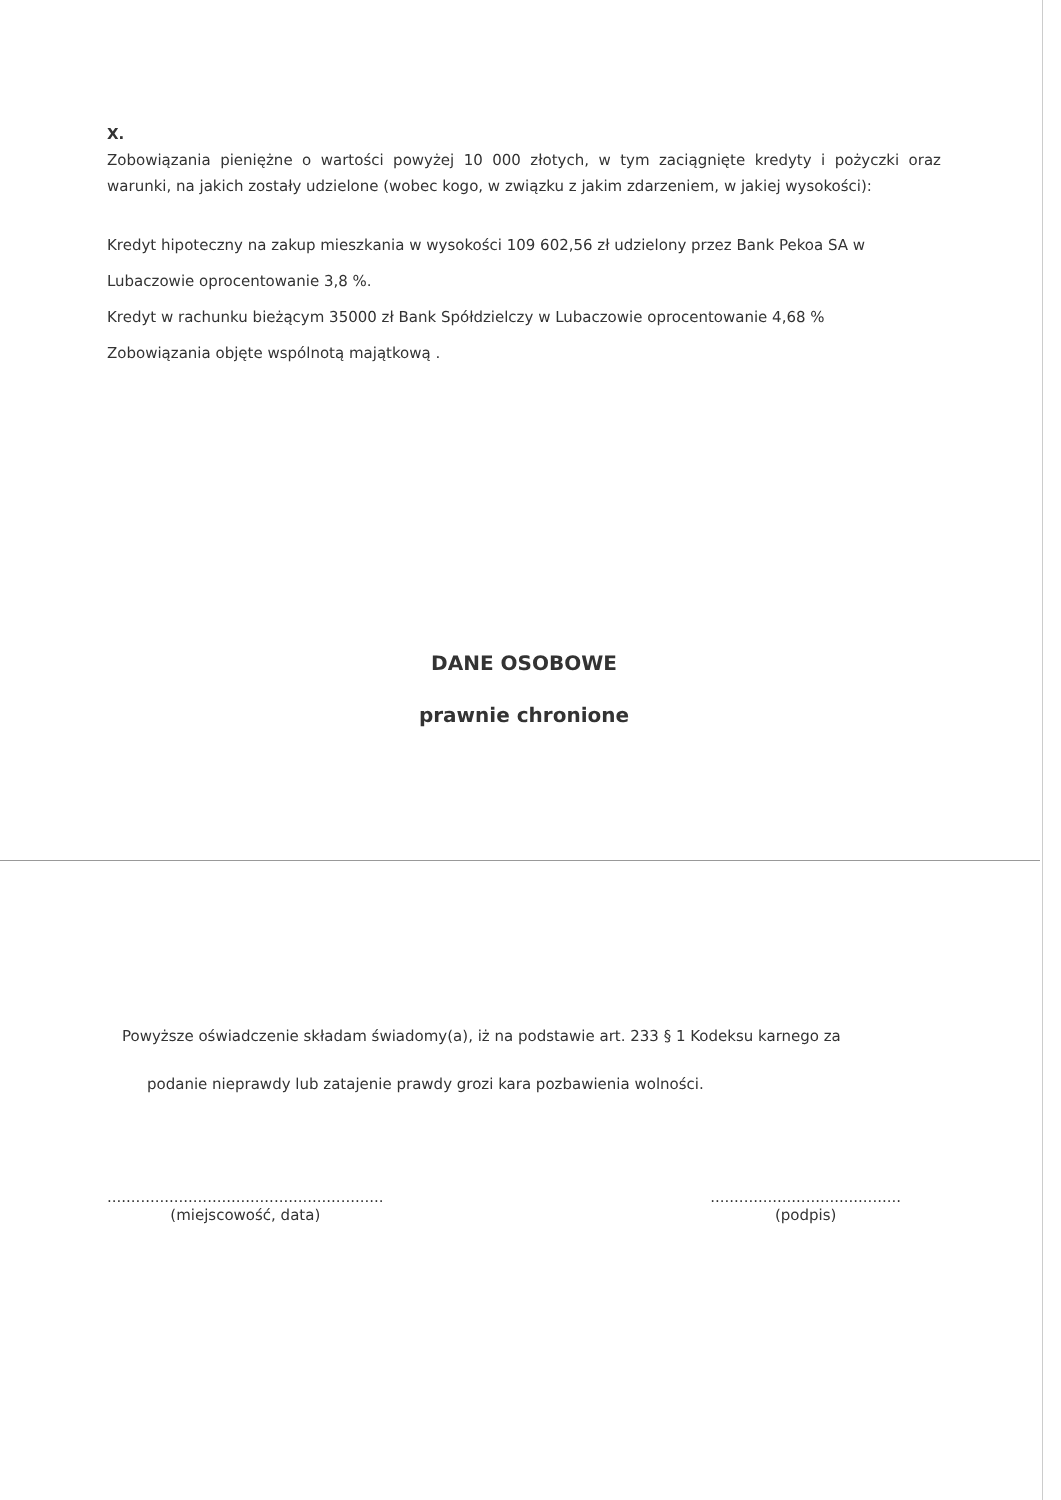X.
Zobowiązania pieniężne o wartości powyżej 10 000 złotych, w tym zaciągnięte kredyty i pożyczki oraz warunki, na jakich zostały udzielone (wobec kogo, w związku z jakim zdarzeniem, w jakiej wysokości):
Kredyt hipoteczny na zakup mieszkania w wysokości 109 602,56 zł udzielony przez Bank Pekoa SA w
Lubaczowie oprocentowanie 3,8 %.
Kredyt w rachunku bieżącym 35000 zł Bank Spółdzielczy w Lubaczowie oprocentowanie 4,68 %
Zobowiązania objęte wspólnotą majątkową .
DANE OSOBOWE
prawnie chronione
Powyższe oświadczenie składam świadomy(a), iż na podstawie art. 233 § 1 Kodeksu karnego za
podanie nieprawdy lub zatajenie prawdy grozi kara pozbawienia wolności.
..........................................................
(miejscowość, data)
........................................
(podpis)